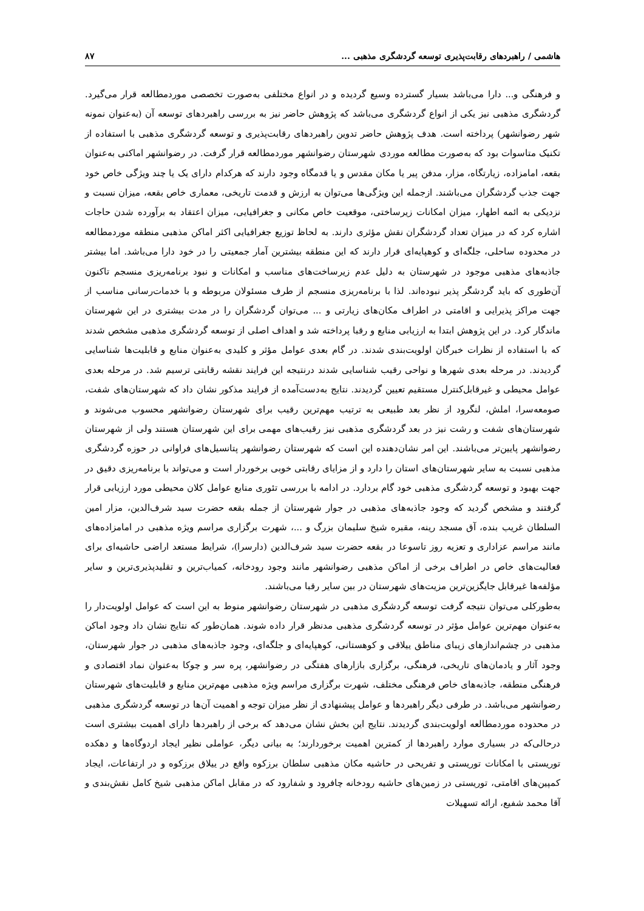هاشمی / راهبردهای رقابت‌پذیری توسعه گردشگری مذهبی ... ۸۷
و فرهنگی و... دارا می‌باشد بسیار گسترده وسیع گردیده و در انواع مختلفی به‌صورت تخصصی موردمطالعه قرار می‌گیرد. گردشگری مذهبی نیز یکی از انواع گردشگری می‌باشد که پژوهش حاضر نیز به بررسی راهبردهای توسعه آن (به‌عنوان نمونه شهر رضوانشهر) پرداخته است. هدف پژوهش حاضر تدوین راهبردهای رقابت‌پذیری و توسعه گردشگری مذهبی با استفاده از تکنیک متاسوات بود که به‌صورت مطالعه موردی شهرستان رضوانشهر موردمطالعه قرار گرفت. در رضوانشهر اماکنی به‌عنوان بقعه، امامزاده، زیارتگاه، مزار، مدفن پیر یا مکان مقدس و یا قدمگاه وجود دارند که هرکدام دارای یک یا چند ویژگی خاص خود جهت جذب گردشگران می‌باشند. ازجمله این ویژگی‌ها می‌توان به ارزش و قدمت تاریخی، معماری خاص بقعه، میزان نسبت و نزدیکی به ائمه اطهار، میزان امکانات زیرساختی، موقعیت خاص مکانی و جغرافیایی، میزان اعتقاد به برآورده شدن حاجات اشاره کرد که در میزان تعداد گردشگران نقش مؤثری دارند. به لحاظ توزیع جغرافیایی اکثر اماکن مذهبی منطقه موردمطالعه در محدوده ساحلی، جلگه‌ای و کوهپایه‌ای قرار دارند که این منطقه بیشترین آمار جمعیتی را در خود دارا می‌باشد. اما بیشتر جاذبه‌های مذهبی موجود در شهرستان به دلیل عدم زیرساخت‌های مناسب و امکانات و نبود برنامه‌ریزی منسجم تاکنون آن‌طوری که باید گردشگر پذیر نبوده‌اند. لذا با برنامه‌ریزی منسجم از طرف مسئولان مربوطه و با خدمات‌رسانی مناسب از جهت مراکز پذیرایی و اقامتی در اطراف مکان‌های زیارتی و ... می‌توان گردشگران را در مدت بیشتری در این شهرستان ماندگار کرد. در این پژوهش ابتدا به ارزیابی منابع و رقبا پرداخته شد و اهداف اصلی از توسعه گردشگری مذهبی مشخص شدند که با استفاده از نظرات خبرگان اولویت‌بندی شدند. در گام بعدی عوامل مؤثر و کلیدی به‌عنوان منابع و قابلیت‌ها شناسایی گردیدند. در مرحله بعدی شهرها و نواحی رقیب شناسایی شدند درنتیجه این فرایند نقشه رقابتی ترسیم شد. در مرحله بعدی عوامل محیطی و غیرقابل‌کنترل مستقیم تعیین گردیدند. نتایج به‌دست‌آمده از فرایند مذکور نشان داد که شهرستان‌های شفت، صومعه‌سرا، املش، لنگرود از نظر بعد طبیعی به ترتیب مهم‌ترین رقیب برای شهرستان رضوانشهر محسوب می‌شوند و شهرستان‌های شفت و رشت نیز در بعد گردشگری مذهبی نیز رقیب‌های مهمی برای این شهرستان هستند ولی از شهرستان رضوانشهر پایین‌تر می‌باشند. این امر نشان‌دهنده این است که شهرستان رضوانشهر پتانسیل‌های فراوانی در حوزه گردشگری مذهبی نسبت به سایر شهرستان‌های استان را دارد و از مزایای رقابتی خوبی برخوردار است و می‌تواند با برنامه‌ریزی دقیق در جهت بهبود و توسعه گردشگری مذهبی خود گام بردارد. در ادامه با بررسی تئوری منابع عوامل کلان محیطی مورد ارزیابی قرار گرفتند و مشخص گردید که وجود جاذبه‌های مذهبی در جوار شهرستان از جمله بقعه حضرت سید شرف‌الدین، مزار امین السلطان غریب بنده، آق مسجد رینه، مقبره شیخ سلیمان بزرگ و ...، شهرت برگزاری مراسم ویژه مذهبی در امامزاده‌های مانند مراسم عزاداری و تعزیه روز تاسوعا در بقعه حضرت سید شرف‌الدین (دارسرا)، شرایط مستعد اراضی حاشیه‌ای برای فعالیت‌های خاص در اطراف برخی از اماکن مذهبی رضوانشهر مانند وجود رودخانه، کمیاب‌ترین و تقلیدپذیری‌ترین و سایر مؤلفه‌ها غیرقابل جایگزین‌ترین مزیت‌های شهرستان در بین سایر رقبا می‌باشند.
به‌طورکلی می‌توان نتیجه گرفت توسعه گردشگری مذهبی در شهرستان رضوانشهر منوط به این است که عوامل اولویت‌دار را به‌عنوان مهم‌ترین عوامل مؤثر در توسعه گردشگری مذهبی مدنظر قرار داده شوند. همان‌طور که نتایج نشان داد وجود اماکن مذهبی در چشم‌اندازهای زیبای مناطق ییلاقی و کوهستانی، کوهپایه‌ای و جلگه‌ای، وجود جاذبه‌های مذهبی در جوار شهرستان، وجود آثار و یادمان‌های تاریخی، فرهنگی، برگزاری بازارهای هفتگی در رضوانشهر، پره سر و چوکا به‌عنوان نماد اقتصادی و فرهنگی منطقه، جاذبه‌های خاص فرهنگی مختلف، شهرت برگزاری مراسم ویژه مذهبی مهم‌ترین منابع و قابلیت‌های شهرستان رضوانشهر می‌باشد. در طرفی دیگر راهبردها و عوامل پیشنهادی از نظر میزان توجه و اهمیت آن‌ها در توسعه گردشگری مذهبی در محدوده موردمطالعه اولویت‌بندی گردیدند. نتایج این بخش نشان می‌دهد که برخی از راهبردها دارای اهمیت بیشتری است درحالی‌که در بسیاری موارد راهبردها از کمترین اهمیت برخوردارند؛ به بیانی دیگر، عواملی نظیر ایجاد اردوگاه‌ها و دهکده توریستی با امکانات توریستی و تفریحی در حاشیه مکان مذهبی سلطان برزکوه واقع در ییلاق برزکوه و در ارتفاعات، ایجاد کمپین‌های اقامتی، توریستی در زمین‌های حاشیه رودخانه چافرود و شفارود که در مقابل اماکن مذهبی شیخ کامل نقش‌بندی و آقا محمد شفیع، ارائه تسهیلات